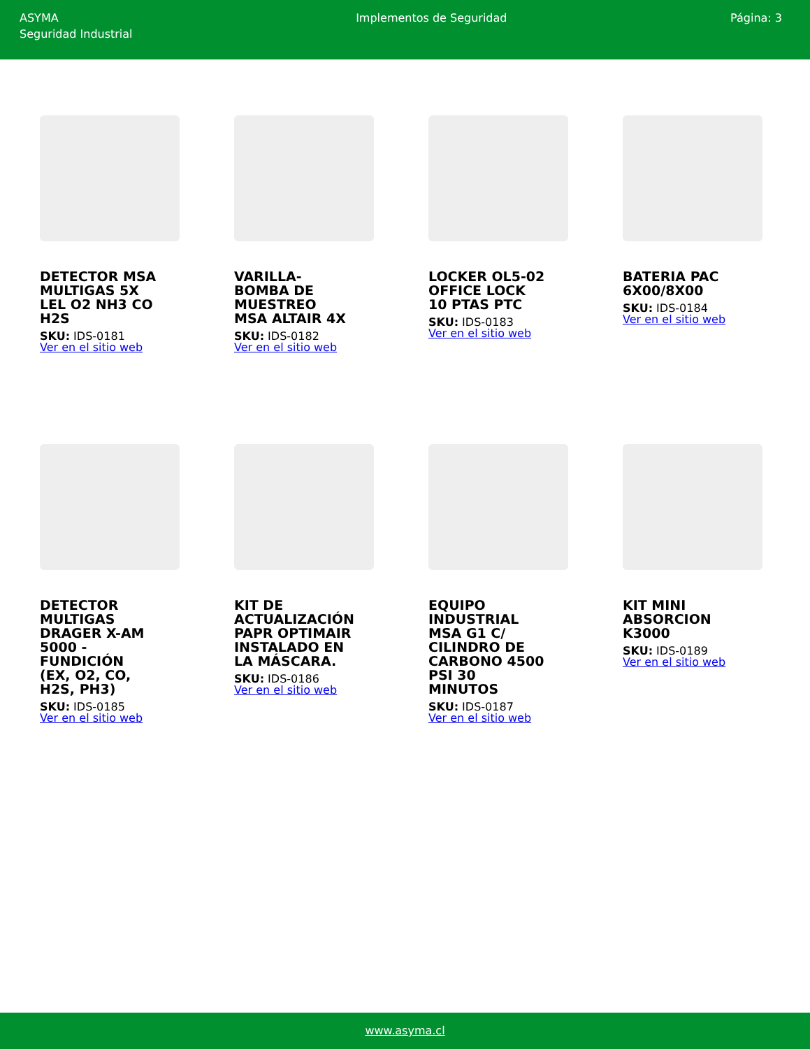ASYMA
Seguridad Industrial
Implementos de Seguridad Página: 3
DETECTOR MSA MULTIGAS 5X LEL O2 NH3 CO H2S
SKU: IDS-0181
Ver en el sitio web
VARILLA-BOMBA DE MUESTREO MSA ALTAIR 4X
SKU: IDS-0182
Ver en el sitio web
LOCKER OL5-02 OFFICE LOCK 10 PTAS PTC
SKU: IDS-0183
Ver en el sitio web
BATERIA PAC 6X00/8X00
SKU: IDS-0184
Ver en el sitio web
DETECTOR MULTIGAS DRAGER X-AM 5000 - FUNDICIÓN (EX, O2, CO, H2S, PH3)
SKU: IDS-0185
Ver en el sitio web
KIT DE ACTUALIZACIÓN PAPR OPTIMAIR INSTALADO EN LA MÁSCARA.
SKU: IDS-0186
Ver en el sitio web
EQUIPO INDUSTRIAL MSA G1 C/ CILINDRO DE CARBONO 4500 PSI 30 MINUTOS
SKU: IDS-0187
Ver en el sitio web
KIT MINI ABSORCION K3000
SKU: IDS-0189
Ver en el sitio web
www.asyma.cl